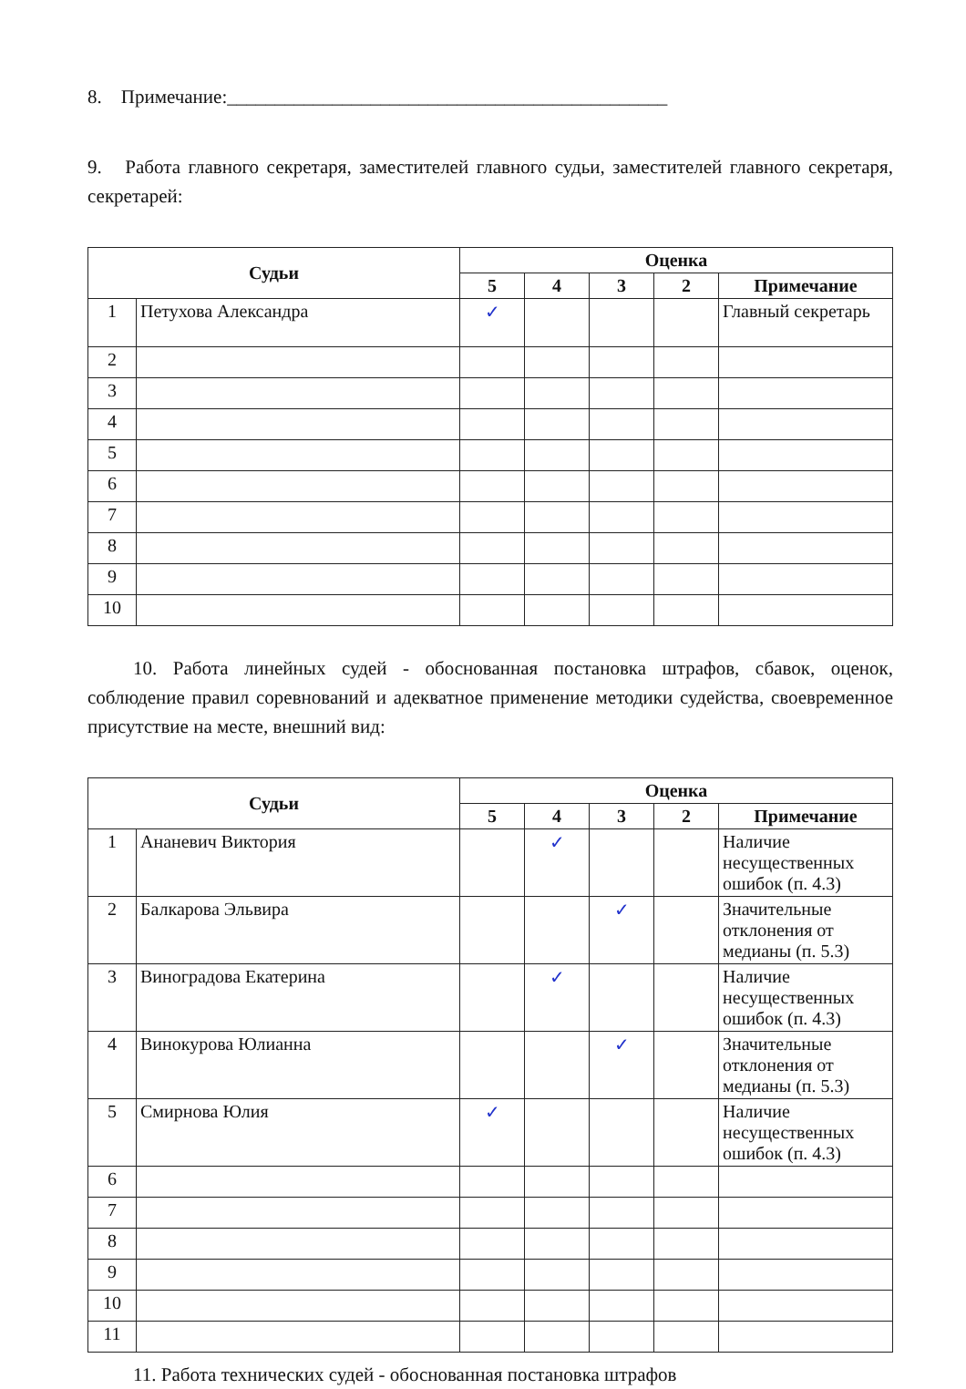8. Примечание:______________________________________________
9. Работа главного секретаря, заместителей главного судьи, заместителей главного секретаря, секретарей:
| Судьи | | Оценка | | | | |
| --- | --- | --- | --- | --- | --- | --- |
| | | 5 | 4 | 3 | 2 | Примечание |
| 1 | Петухова Александра | ✓ | | | | Главный секретарь |
| 2 | | | | | | |
| 3 | | | | | | |
| 4 | | | | | | |
| 5 | | | | | | |
| 6 | | | | | | |
| 7 | | | | | | |
| 8 | | | | | | |
| 9 | | | | | | |
| 10 | | | | | | |
10. Работа линейных судей - обоснованная постановка штрафов, сбавок, оценок, соблюдение правил соревнований и адекватное применение методики судейства, своевременное присутствие на месте, внешний вид:
| Судьи | | Оценка | | | | |
| --- | --- | --- | --- | --- | --- | --- |
| | | 5 | 4 | 3 | 2 | Примечание |
| 1 | Ананевич Виктория | | ✓ | | | Наличие несущественных ошибок (п. 4.3) |
| 2 | Балкарова Эльвира | | | ✓ | | Значительные отклонения от медианы (п. 5.3) |
| 3 | Виноградова Екатерина | | ✓ | | | Наличие несущественных ошибок (п. 4.3) |
| 4 | Винокурова Юлианна | | | ✓ | | Значительные отклонения от медианы (п. 5.3) |
| 5 | Смирнова Юлия | ✓ | | | | Наличие несущественных ошибок (п. 4.3) |
| 6 | | | | | | |
| 7 | | | | | | |
| 8 | | | | | | |
| 9 | | | | | | |
| 10 | | | | | | |
| 11 | | | | | | |
11. Работа технических судей - обоснованная постановка штрафов